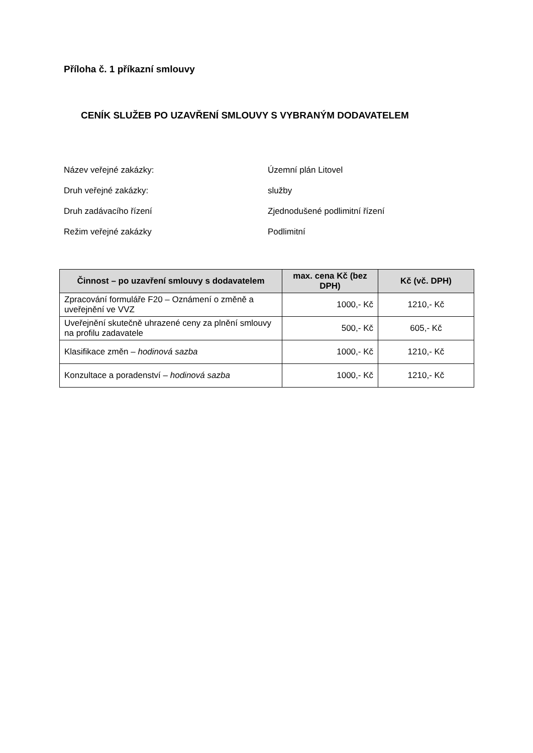Příloha č. 1 příkazní smlouvy
CENÍK SLUŽEB PO UZAVŘENÍ SMLOUVY S VYBRANÝM DODAVATELEM
Název veřejné zakázky:
Územní plán Litovel
Druh veřejné zakázky:
služby
Druh zadávacího řízení
Zjednodušené podlimitní řízení
Režim veřejné zakázky
Podlimitní
| Činnost – po uzavření smlouvy s dodavatelem | max. cena Kč (bez DPH) | Kč (vč. DPH) |
| --- | --- | --- |
| Zpracování formuláře F20 – Oznámení o změně a uveřejnění ve VVZ | 1000,- Kč | 1210,- Kč |
| Uveřejnění skutečně uhrazené ceny za plnění smlouvy na profilu zadavatele | 500,- Kč | 605,- Kč |
| Klasifikace změn – hodinová sazba | 1000,- Kč | 1210,- Kč |
| Konzultace a poradenství – hodinová sazba | 1000,- Kč | 1210,- Kč |